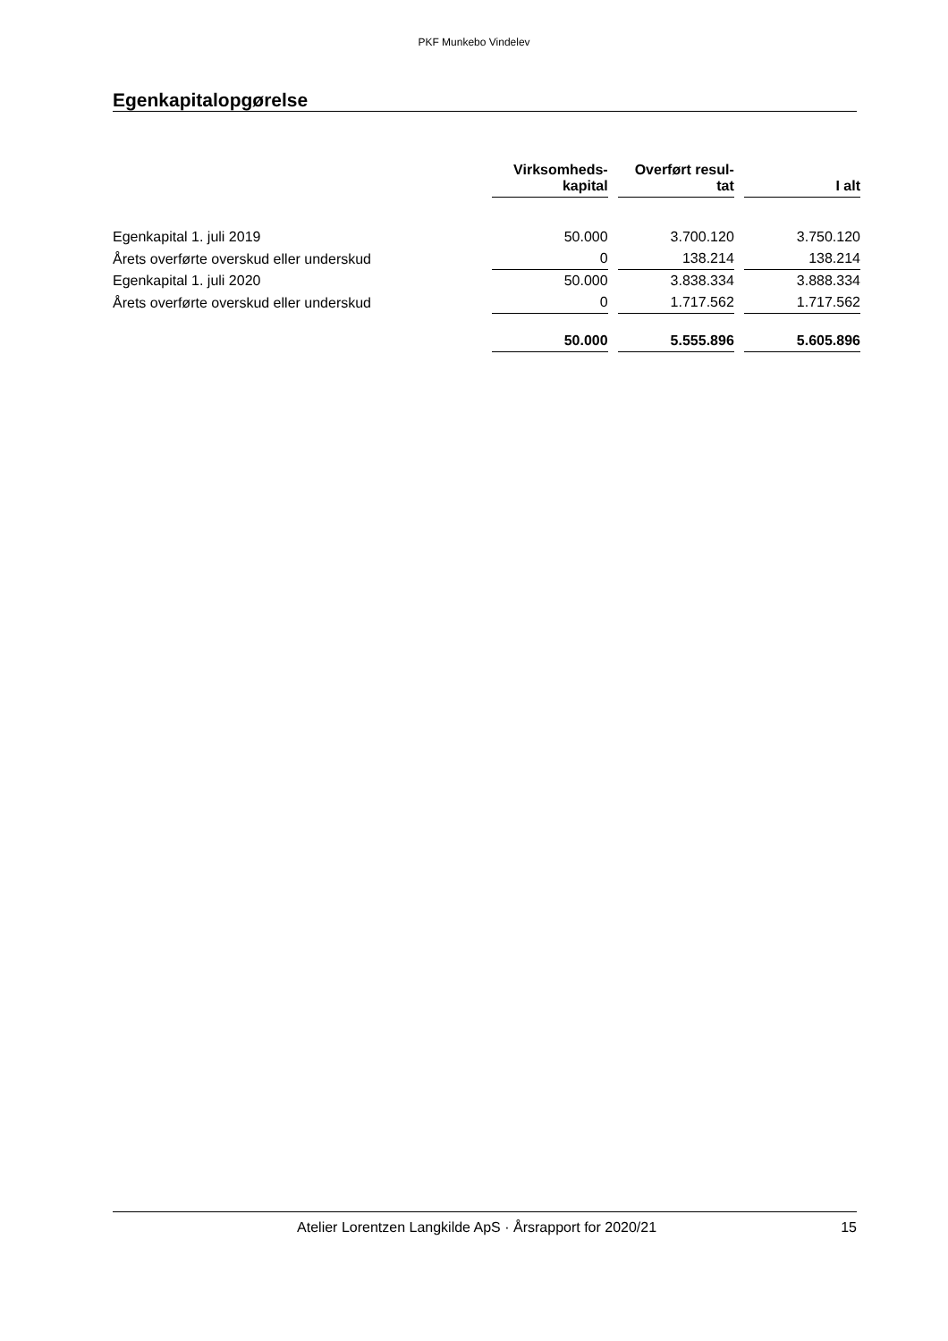PKF Munkebo Vindelev
Egenkapitalopgørelse
| | Virksomheds- kapital | | Overført resul- tat | | I alt |
| --- | --- | --- | --- | --- | --- |
| Egenkapital 1. juli 2019 | 50.000 | | 3.700.120 | | 3.750.120 |
| Årets overførte overskud eller underskud | 0 | | 138.214 | | 138.214 |
| Egenkapital 1. juli 2020 | 50.000 | | 3.838.334 | | 3.888.334 |
| Årets overførte overskud eller underskud | 0 | | 1.717.562 | | 1.717.562 |
| | 50.000 | | 5.555.896 | | 5.605.896 |
Atelier Lorentzen Langkilde ApS · Årsrapport for 2020/21 15